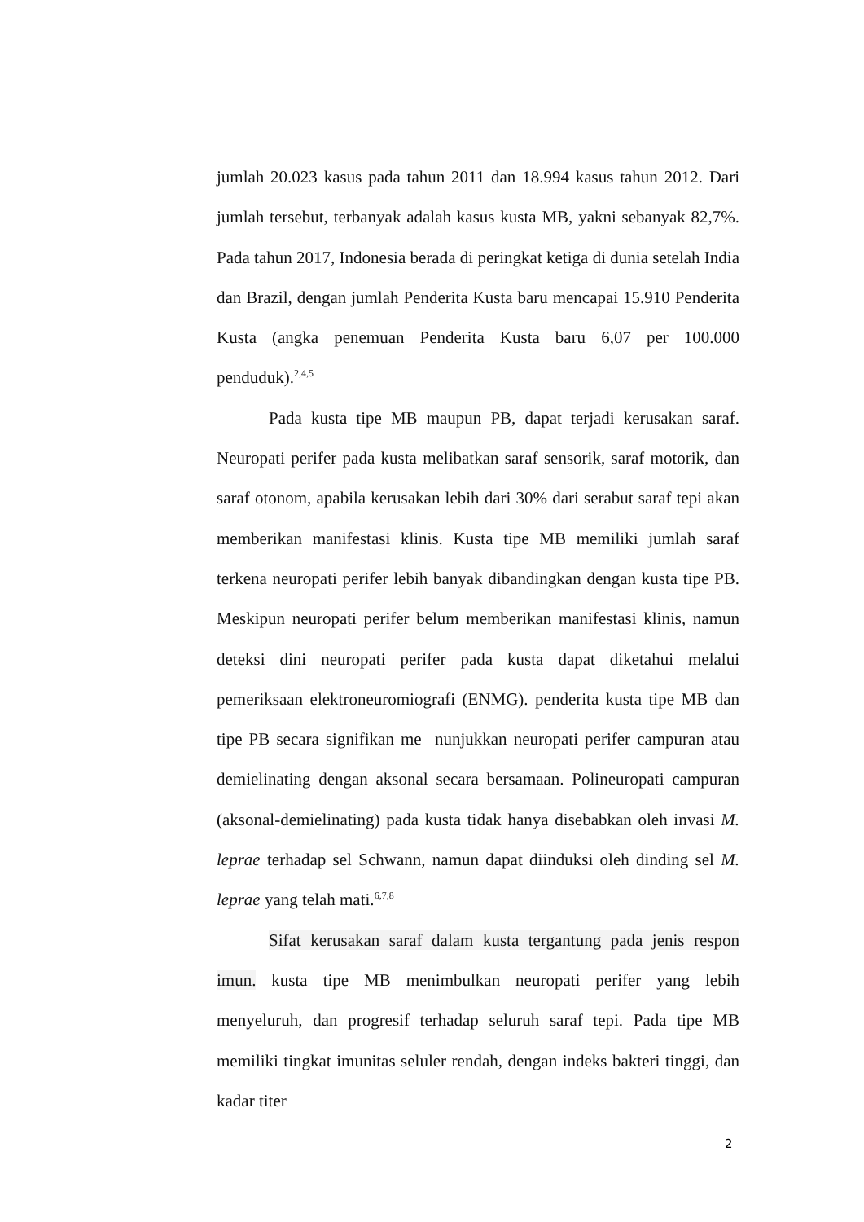jumlah 20.023 kasus pada tahun 2011 dan 18.994 kasus tahun 2012. Dari jumlah tersebut, terbanyak adalah kasus kusta MB, yakni sebanyak 82,7%. Pada tahun 2017, Indonesia berada di peringkat ketiga di dunia setelah India dan Brazil, dengan jumlah Penderita Kusta baru mencapai 15.910 Penderita Kusta (angka penemuan Penderita Kusta baru 6,07 per 100.000 penduduk).<sup>2,4,5</sup>
Pada kusta tipe MB maupun PB, dapat terjadi kerusakan saraf. Neuropati perifer pada kusta melibatkan saraf sensorik, saraf motorik, dan saraf otonom, apabila kerusakan lebih dari 30% dari serabut saraf tepi akan memberikan manifestasi klinis. Kusta tipe MB memiliki jumlah saraf terkena neuropati perifer lebih banyak dibandingkan dengan kusta tipe PB. Meskipun neuropati perifer belum memberikan manifestasi klinis, namun deteksi dini neuropati perifer pada kusta dapat diketahui melalui pemeriksaan elektroneuromiografi (ENMG). penderita kusta tipe MB dan tipe PB secara signifikan me nunjukkan neuropati perifer campuran atau demielinating dengan aksonal secara bersamaan. Polineuropati campuran (aksonal-demielinating) pada kusta tidak hanya disebabkan oleh invasi M. leprae terhadap sel Schwann, namun dapat diinduksi oleh dinding sel M. leprae yang telah mati.<sup>6,7,8</sup>
Sifat kerusakan saraf dalam kusta tergantung pada jenis respon imun. kusta tipe MB menimbulkan neuropati perifer yang lebih menyeluruh, dan progresif terhadap seluruh saraf tepi. Pada tipe MB memiliki tingkat imunitas seluler rendah, dengan indeks bakteri tinggi, dan kadar titer
2